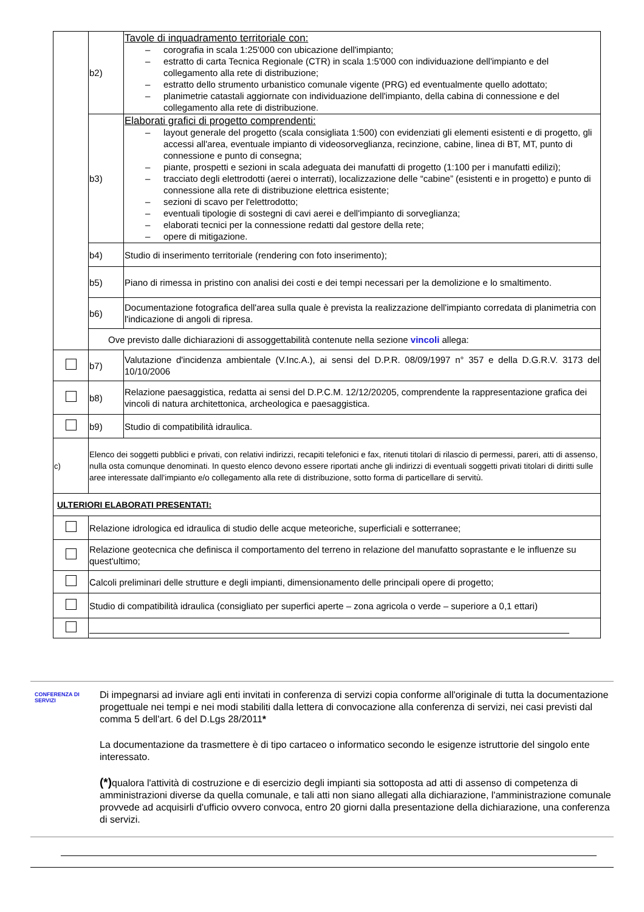| | b2) | Tavole di inquadramento territoriale con: – corografia in scala 1:25'000 con ubicazione dell'impianto; – estratto di carta Tecnica Regionale (CTR) in scala 1:5'000 con individuazione dell'impianto e del collegamento alla rete di distribuzione; – estratto dello strumento urbanistico comunale vigente (PRG) ed eventualmente quello adottato; – planimetrie catastali aggiornate con individuazione dell'impianto, della cabina di connessione e del collegamento alla rete di distribuzione. |
| | b3) | Elaborati grafici di progetto comprendenti: – layout generale del progetto (scala consigliata 1:500) con evidenziati gli elementi esistenti e di progetto, gli accessi all'area, eventuale impianto di videosorveglianza, recinzione, cabine, linea di BT, MT, punto di connessione e punto di consegna; – piante, prospetti e sezioni in scala adeguata dei manufatti di progetto (1:100 per i manufatti edilizi); – tracciato degli elettrodotti (aerei o interrati), localizzazione delle “cabine” (esistenti e in progetto) e punto di connessione alla rete di distribuzione elettrica esistente; – sezioni di scavo per l'elettrodotto; – eventuali tipologie di sostegni di cavi aerei e dell'impianto di sorveglianza; – elaborati tecnici per la connessione redatti dal gestore della rete; – opere di mitigazione. |
| | b4) | Studio di inserimento territoriale (rendering con foto inserimento); |
| | b5) | Piano di rimessa in pristino con analisi dei costi e dei tempi necessari per la demolizione e lo smaltimento. |
| | b6) | Documentazione fotografica dell'area sulla quale è prevista la realizzazione dell'impianto corredata di planimetria con l'indicazione di angoli di ripresa. |
| | Ove previsto dalle dichiarazioni di assoggettabilità contenute nella sezione vincoli allega: | |
| | b7) | Valutazione d'incidenza ambientale (V.Inc.A.), ai sensi del D.P.R. 08/09/1997 n° 357 e della D.G.R.V. 3173 del 10/10/2006 |
| | b8) | Relazione paesaggistica, redatta ai sensi del D.P.C.M. 12/12/20205, comprendente la rappresentazione grafica dei vincoli di natura architettonica, archeologica e paesaggistica. |
| | b9) | Studio di compatibilità idraulica. |
| c) | Elenco dei soggetti pubblici e privati, con relativi indirizzi, recapiti telefonici e fax, ritenuti titolari di rilascio di permessi, pareri, atti di assenso, nulla osta comunque denominati. In questo elenco devono essere riportati anche gli indirizzi di eventuali soggetti privati titolari di diritti sulle aree interessate dall'impianto e/o collegamento alla rete di distribuzione, sotto forma di particellare di servitù. | |
| ULTERIORI ELABORATI PRESENTATI: | | |
| | Relazione idrologica ed idraulica di studio delle acque meteoriche, superficiali e sotterranee; | |
| | Relazione geotecnica che definisca il comportamento del terreno in relazione del manufatto soprastante e le influenze su quest'ultimo; | |
| | Calcoli preliminari delle strutture e degli impianti, dimensionamento delle principali opere di progetto; | |
| | Studio di compatibilità idraulica (consigliato per superfici aperte – zona agricola o verde – superiore a 0,1 ettari) | |
CONFERENZA DI SERVIZI
Di impegnarsi ad inviare agli enti invitati in conferenza di servizi copia conforme all'originale di tutta la documentazione progettuale nei tempi e nei modi stabiliti dalla lettera di convocazione alla conferenza di servizi, nei casi previsti dal comma 5 dell'art. 6 del D.Lgs 28/2011*
La documentazione da trasmettere è di tipo cartaceo o informatico secondo le esigenze istruttorie del singolo ente interessato.
(*) qualora l'attività di costruzione e di esercizio degli impianti sia sottoposta ad atti di assenso di competenza di amministrazioni diverse da quella comunale, e tali atti non siano allegati alla dichiarazione, l'amministrazione comunale provvede ad acquisirli d'ufficio ovvero convoca, entro 20 giorni dalla presentazione della dichiarazione, una conferenza di servizi.